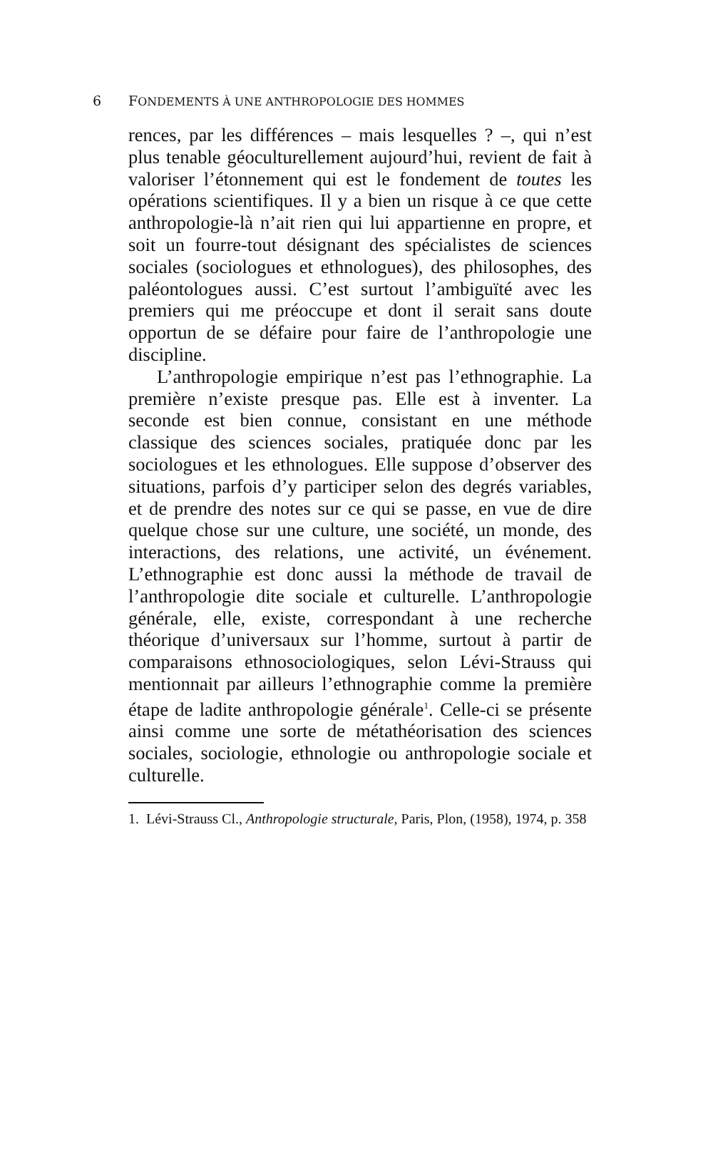6 FONDEMENTS À UNE ANTHROPOLOGIE DES HOMMES
rences, par les différences – mais lesquelles ? –, qui n’est plus tenable géoculturellement aujourd’hui, revient de fait à valoriser l’étonnement qui est le fondement de toutes les opérations scientifiques. Il y a bien un risque à ce que cette anthropologie-là n’ait rien qui lui appartienne en propre, et soit un fourre-tout désignant des spécialistes de sciences sociales (sociologues et ethnologues), des philosophes, des paléontologues aussi. C’est surtout l’ambiguïté avec les premiers qui me préoccupe et dont il serait sans doute opportun de se défaire pour faire de l’anthropologie une discipline.
L’anthropologie empirique n’est pas l’ethnographie. La première n’existe presque pas. Elle est à inventer. La seconde est bien connue, consistant en une méthode classique des sciences sociales, pratiquée donc par les sociologues et les ethnologues. Elle suppose d’observer des situations, parfois d’y participer selon des degrés variables, et de prendre des notes sur ce qui se passe, en vue de dire quelque chose sur une culture, une société, un monde, des interactions, des relations, une activité, un événement. L’ethnographie est donc aussi la méthode de travail de l’anthropologie dite sociale et culturelle. L’anthropologie générale, elle, existe, correspondant à une recherche théorique d’universaux sur l’homme, surtout à partir de comparaisons ethnosociologiques, selon Lévi-Strauss qui mentionnait par ailleurs l’ethnographie comme la première étape de ladite anthropologie générale<sup>1</sup>. Celle-ci se présente ainsi comme une sorte de métathéorisation des sciences sociales, sociologie, ethnologie ou anthropologie sociale et culturelle.
1. Lévi-Strauss Cl., Anthropologie structurale, Paris, Plon, (1958), 1974, p. 358